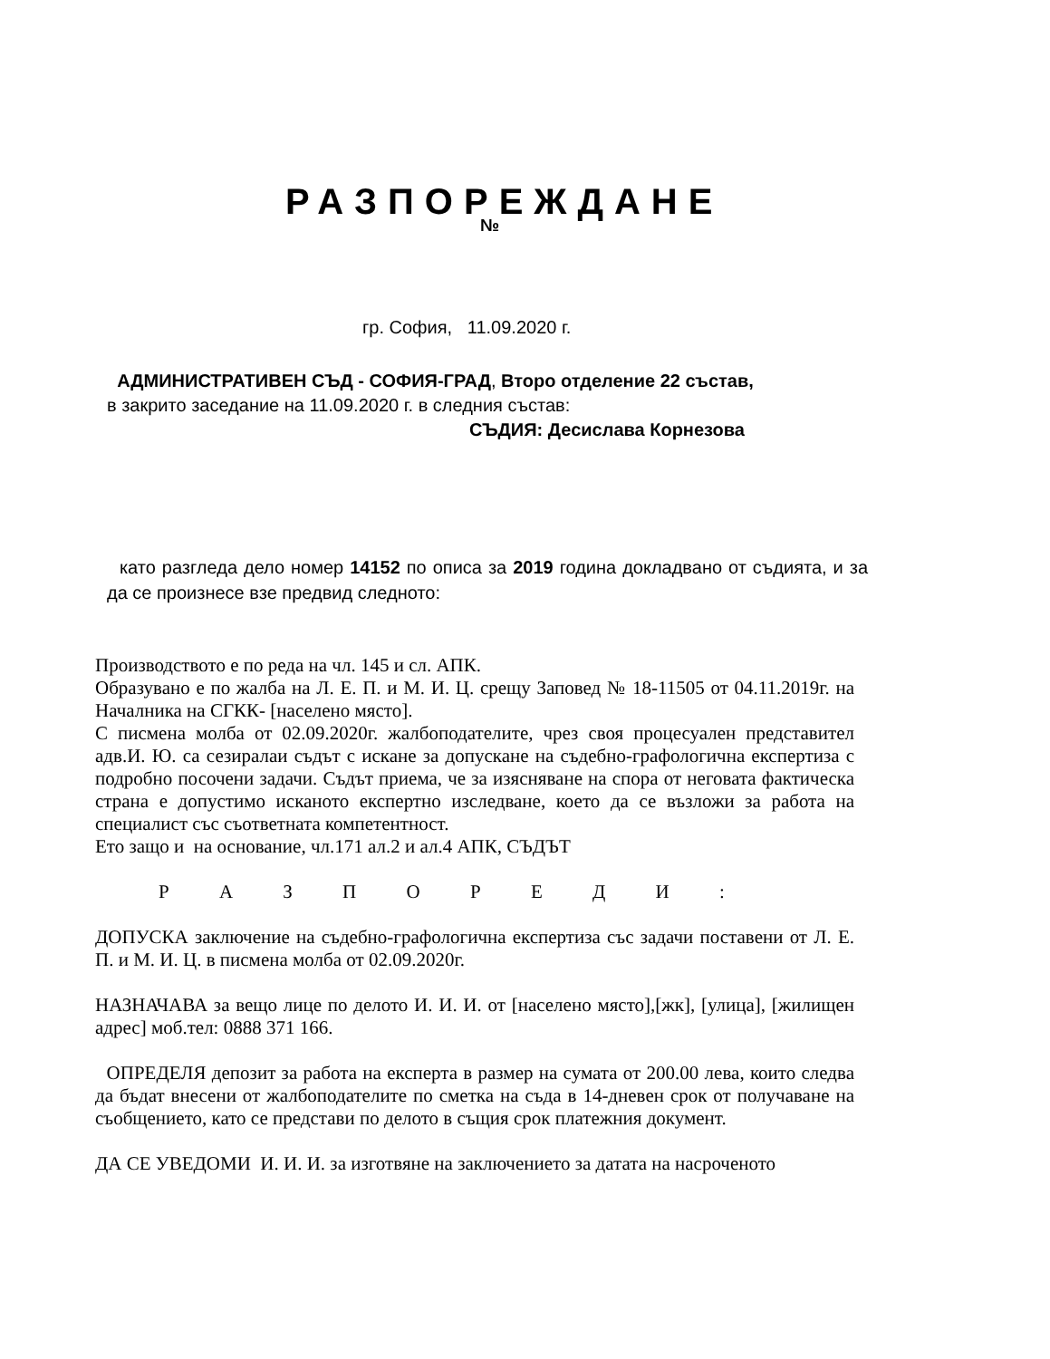РАЗПОРЕЖДАНЕ
№
гр. София, 11.09.2020 г.
АДМИНИСТРАТИВЕН СЪД - СОФИЯ-ГРАД, Второ отделение 22 състав,
в закрито заседание на 11.09.2020 г. в следния състав:
СЪДИЯ: Десислава Корнезова
като разгледа дело номер 14152 по описа за 2019 година докладвано от съдията, и за да се произнесе взе предвид следното:
Производството е по реда на чл. 145 и сл. АПК.
Образувано е по жалба на Л. Е. П. и М. И. Ц. срещу Заповед № 18-11505 от 04.11.2019г. на Началника на СГКК- [населено място].
С писмена молба от 02.09.2020г. жалбоподателите, чрез своя процесуален представител адв.И. Ю. са сезиралаи съдът с искане за допускане на съдебно-графологична експертиза с подробно посочени задачи. Съдът приема, че за изясняване на спора от неговата фактическа страна е допустимо исканото експертно изследване, което да се възложи за работа на специалист със съответната компетентност.
Ето защо и на основание, чл.171 ал.2 и ал.4 АПК, СЪДЪТ
Р А З П О Р Е Д И :
ДОПУСКА заключение на съдебно-графологична експертиза със задачи поставени от Л. Е. П. и М. И. Ц. в писмена молба от 02.09.2020г.
НАЗНАЧАВА за вещо лице по делото И. И. И. от [населено място],[жк], [улица], [жилищен адрес] моб.тел: 0888 371 166.
ОПРЕДЕЛЯ депозит за работа на експерта в размер на сумата от 200.00 лева, които следва да бъдат внесени от жалбоподателите по сметка на съда в 14-дневен срок от получаване на съобщението, като се представи по делото в същия срок платежния документ.
ДА СЕ УВЕДОМИ И. И. И. за изготвяне на заключението за датата на насроченото